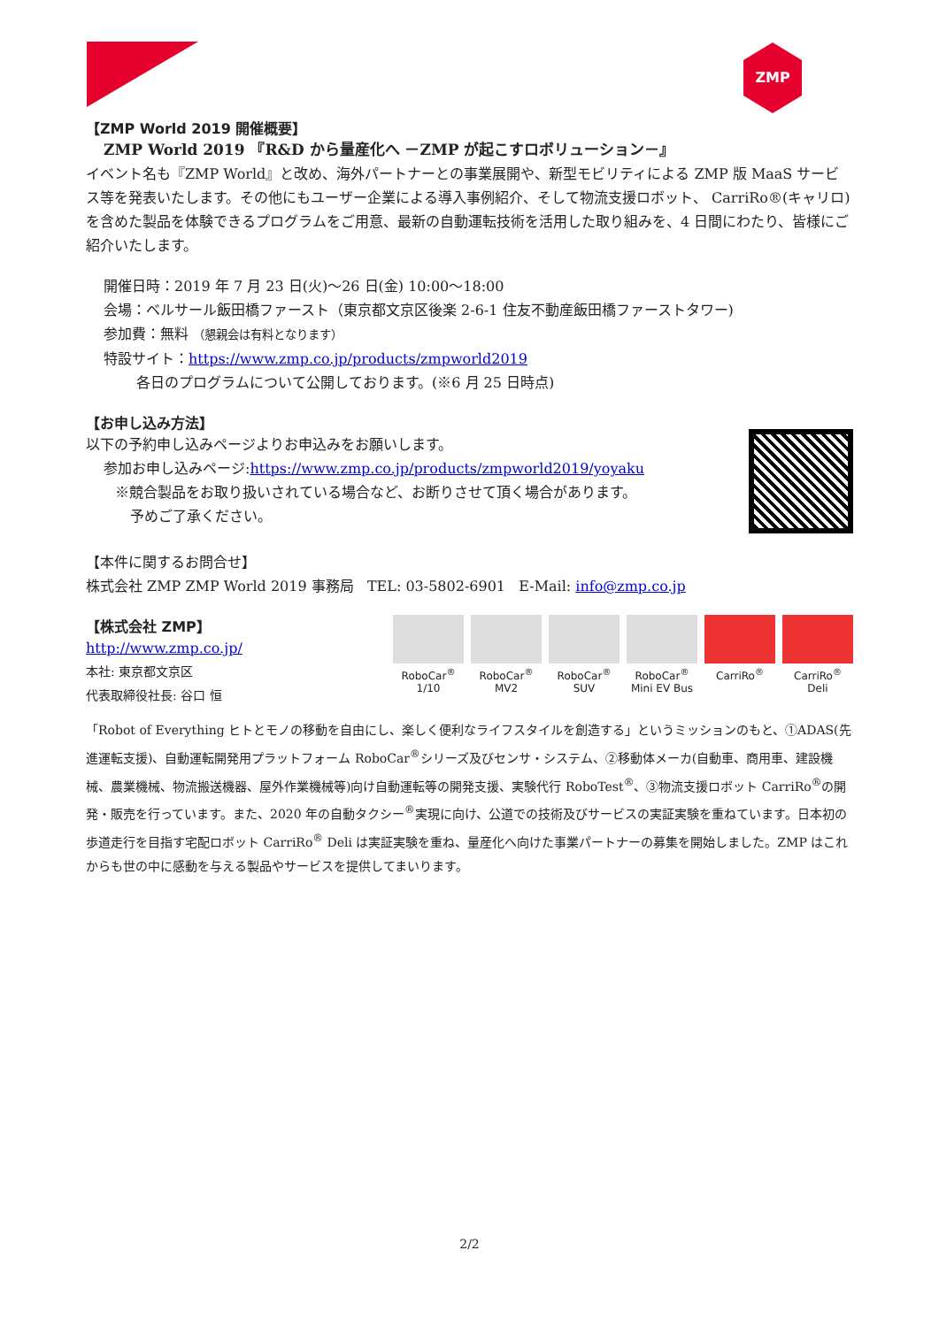ZMP
【ZMP World 2019 開催概要】
ZMP World 2019 『R&D から量産化へ －ZMP が起こすロボリューション－』
イベント名も『ZMP World』と改め、海外パートナーとの事業展開や、新型モビリティによる ZMP 版 MaaS サービス等を発表いたします。その他にもユーザー企業による導入事例紹介、そして物流支援ロボット、 CarriRo®(キャリロ)を含めた製品を体験できるプログラムをご用意、最新の自動運転技術を活用した取り組みを、4 日間にわたり、皆様にご紹介いたします。
開催日時：2019 年 7 月 23 日(火)～26 日(金) 10:00～18:00
会場：ベルサール飯田橋ファースト（東京都文京区後楽 2-6-1 住友不動産飯田橋ファーストタワー)
参加費：無料 （懇親会は有料となります）
特設サイト：https://www.zmp.co.jp/products/zmpworld2019
各日のプログラムについて公開しております。(※6 月 25 日時点)
【お申し込み方法】
以下の予約申し込みページよりお申込みをお願いします。
参加お申し込みページ:https://www.zmp.co.jp/products/zmpworld2019/yoyaku
※競合製品をお取り扱いされている場合など、お断りさせて頂く場合があります。
予めご了承ください。
【本件に関するお問合せ】
株式会社 ZMP ZMP World 2019 事務局 TEL: 03-5802-6901 E-Mail: info@zmp.co.jp
【株式会社 ZMP】
http://www.zmp.co.jp/
本社: 東京都文京区
代表取締役社長: 谷口 恒
RoboCar<sup>®</sup> 1/10
RoboCar<sup>®</sup> MV2
RoboCar<sup>®</sup> SUV
RoboCar<sup>®</sup> Mini EV Bus
CarriRo<sup>®</sup> CarriRo<sup>®</sup> Deli
「Robot of Everything ヒトとモノの移動を自由にし、楽しく便利なライフスタイルを創造する」というミッションのもと、①ADAS(先進運転支援)、自動運転開発用プラットフォーム RoboCar<sup>®</sup>シリーズ及びセンサ・システム、②移動体メーカ(自動車、商用車、建設機械、農業機械、物流搬送機器、屋外作業機械等)向け自動運転等の開発支援、実験代行 RoboTest<sup>®</sup>、③物流支援ロボット CarriRo<sup>®</sup>の開発・販売を行っています。また、2020 年の自動タクシー<sup>®</sup>実現に向け、公道での技術及びサービスの実証実験を重ねています。日本初の歩道走行を目指す宅配ロボット CarriRo<sup>®</sup> Deli は実証実験を重ね、量産化へ向けた事業パートナーの募集を開始しました。ZMP はこれからも世の中に感動を与える製品やサービスを提供してまいります。
2/2